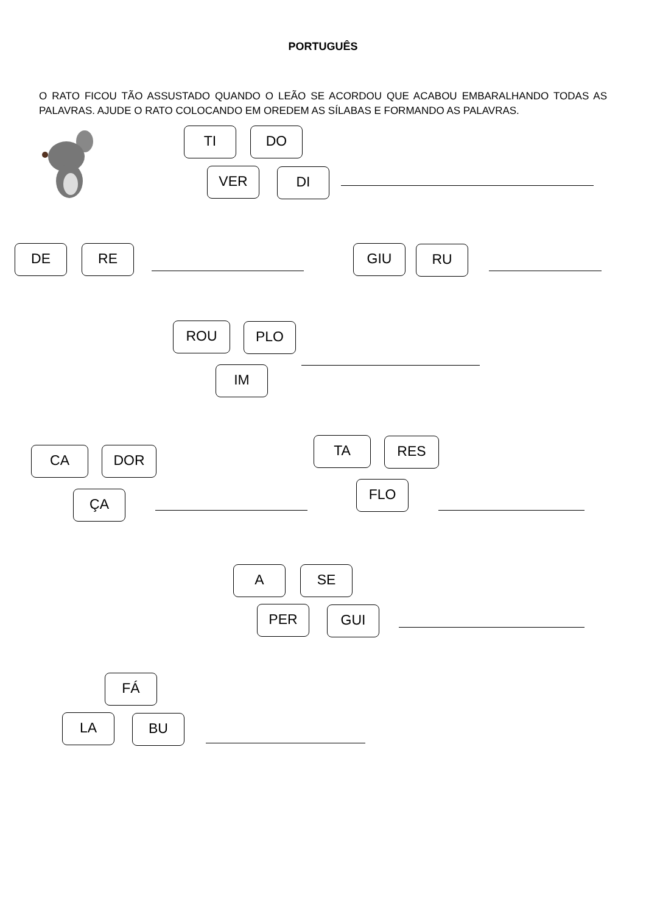PORTUGUÊS
O RATO FICOU TÃO ASSUSTADO QUANDO O LEÃO SE ACORDOU QUE ACABOU EMBARALHANDO TODAS AS PALAVRAS. AJUDE O RATO COLOCANDO EM OREDEM AS SÍLABAS E FORMANDO AS PALAVRAS.
TI DO
VER DI
DE RE GIU RU
ROU PLO
IM
CA DOR
ÇA
TA RES
FLO
A SE
PER GUI
FÁ
LA BU